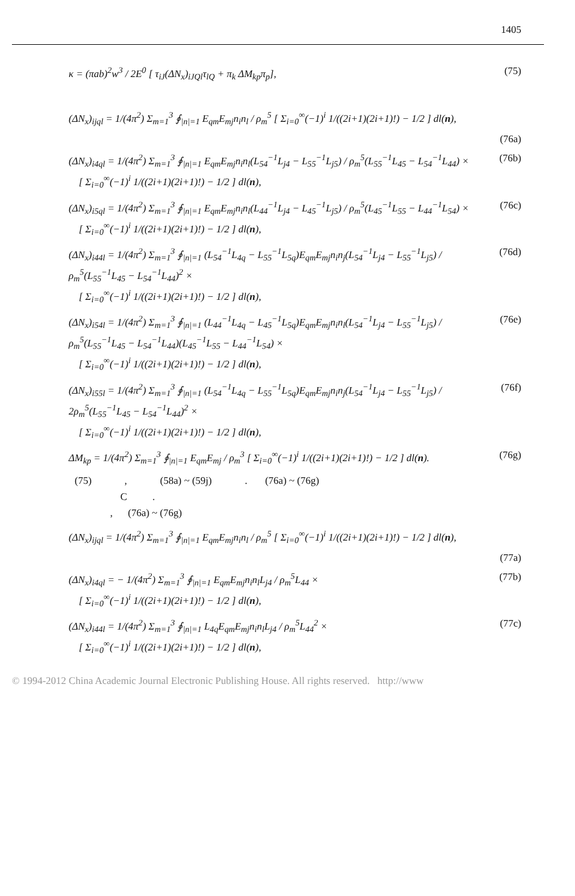1405
κ = (πab)<sup>2</sup>w<sup>3</sup> / 2E<sup>0</sup> [ τ<sub>iJ</sub>(ΔN<sub>x</sub>)<sub>iJQl</sub>τ<sub>lQ</sub> + π<sub>k</sub> ΔM<sub>kp</sub>π<sub>p</sub>],
(75)
(ΔN<sub>x</sub>)<sub>ijql</sub> = 1/(4π<sup>2</sup>) Σ<sub>m=1</sub><sup>3</sup> ∮<sub>|n|=1</sub> E<sub>qm</sub>E<sub>mj</sub>n<sub>i</sub>n<sub>l</sub> / ρ<sub>m</sub><sup>5</sup> [ Σ<sub>i=0</sub><sup>∞</sup>(−1)<sup>i</sup> 1/((2i+1)(2i+1)!) − 1/2 ] dl(n),
(76a)
(ΔN<sub>x</sub>)<sub>i4ql</sub> = 1/(4π<sup>2</sup>) Σ<sub>m=1</sub><sup>3</sup> ∮<sub>|n|=1</sub> E<sub>qm</sub>E<sub>mj</sub>n<sub>i</sub>n<sub>l</sub>(L<sub>54</sub><sup>−1</sup>L<sub>j4</sub> − L<sub>55</sub><sup>−1</sup>L<sub>j5</sub>) / ρ<sub>m</sub><sup>5</sup>(L<sub>55</sub><sup>−1</sup>L<sub>45</sub> − L<sub>54</sub><sup>−1</sup>L<sub>44</sub>) ×
[ Σ<sub>i=0</sub><sup>∞</sup>(−1)<sup>i</sup> 1/((2i+1)(2i+1)!) − 1/2 ] dl(n),
(76b)
(ΔN<sub>x</sub>)<sub>i5ql</sub> = 1/(4π<sup>2</sup>) Σ<sub>m=1</sub><sup>3</sup> ∮<sub>|n|=1</sub> E<sub>qm</sub>E<sub>mj</sub>n<sub>i</sub>n<sub>l</sub>(L<sub>44</sub><sup>−1</sup>L<sub>j4</sub> − L<sub>45</sub><sup>−1</sup>L<sub>j5</sub>) / ρ<sub>m</sub><sup>5</sup>(L<sub>45</sub><sup>−1</sup>L<sub>55</sub> − L<sub>44</sub><sup>−1</sup>L<sub>54</sub>) ×
[ Σ<sub>i=0</sub><sup>∞</sup>(−1)<sup>i</sup> 1/((2i+1)(2i+1)!) − 1/2 ] dl(n),
(76c)
(ΔN<sub>x</sub>)<sub>i44l</sub> = 1/(4π<sup>2</sup>) Σ<sub>m=1</sub><sup>3</sup> ∮<sub>|n|=1</sub> (L<sub>54</sub><sup>−1</sup>L<sub>4q</sub> − L<sub>55</sub><sup>−1</sup>L<sub>5q</sub>)E<sub>qm</sub>E<sub>mj</sub>n<sub>i</sub>n<sub>j</sub>(L<sub>54</sub><sup>−1</sup>L<sub>j4</sub> − L<sub>55</sub><sup>−1</sup>L<sub>j5</sub>) / ρ<sub>m</sub><sup>5</sup>(L<sub>55</sub><sup>−1</sup>L<sub>45</sub> − L<sub>54</sub><sup>−1</sup>L<sub>44</sub>)<sup>2</sup> ×
[ Σ<sub>i=0</sub><sup>∞</sup>(−1)<sup>i</sup> 1/((2i+1)(2i+1)!) − 1/2 ] dl(n),
(76d)
(ΔN<sub>x</sub>)<sub>i54l</sub> = 1/(4π<sup>2</sup>) Σ<sub>m=1</sub><sup>3</sup> ∮<sub>|n|=1</sub> (L<sub>44</sub><sup>−1</sup>L<sub>4q</sub> − L<sub>45</sub><sup>−1</sup>L<sub>5q</sub>)E<sub>qm</sub>E<sub>mj</sub>n<sub>i</sub>n<sub>l</sub>(L<sub>54</sub><sup>−1</sup>L<sub>j4</sub> − L<sub>55</sub><sup>−1</sup>L<sub>j5</sub>) / ρ<sub>m</sub><sup>5</sup>(L<sub>55</sub><sup>−1</sup>L<sub>45</sub> − L<sub>54</sub><sup>−1</sup>L<sub>44</sub>)(L<sub>45</sub><sup>−1</sup>L<sub>55</sub> − L<sub>44</sub><sup>−1</sup>L<sub>54</sub>) ×
[ Σ<sub>i=0</sub><sup>∞</sup>(−1)<sup>i</sup> 1/((2i+1)(2i+1)!) − 1/2 ] dl(n),
(76e)
(ΔN<sub>x</sub>)<sub>i55l</sub> = 1/(4π<sup>2</sup>) Σ<sub>m=1</sub><sup>3</sup> ∮<sub>|n|=1</sub> (L<sub>54</sub><sup>−1</sup>L<sub>4q</sub> − L<sub>55</sub><sup>−1</sup>L<sub>5q</sub>)E<sub>qm</sub>E<sub>mj</sub>n<sub>i</sub>n<sub>j</sub>(L<sub>54</sub><sup>−1</sup>L<sub>j4</sub> − L<sub>55</sub><sup>−1</sup>L<sub>j5</sub>) / 2ρ<sub>m</sub><sup>5</sup>(L<sub>55</sub><sup>−1</sup>L<sub>45</sub> − L<sub>54</sub><sup>−1</sup>L<sub>44</sub>)<sup>2</sup> ×
[ Σ<sub>i=0</sub><sup>∞</sup>(−1)<sup>i</sup> 1/((2i+1)(2i+1)!) − 1/2 ] dl(n),
(76f)
ΔM<sub>kp</sub> = 1/(4π<sup>2</sup>) Σ<sub>m=1</sub><sup>3</sup> ∮<sub>|n|=1</sub> E<sub>qm</sub>E<sub>mj</sub> / ρ<sub>m</sub><sup>3</sup> [ Σ<sub>i=0</sub><sup>∞</sup>(−1)<sup>i</sup> 1/((2i+1)(2i+1)!) − 1/2 ] dl(n).
(76g)
(75) , (58a) ~ (59j) . (76a) ~ (76g)
C .
, (76a) ~ (76g)
(ΔN<sub>x</sub>)<sub>ijql</sub> = 1/(4π<sup>2</sup>) Σ<sub>m=1</sub><sup>3</sup> ∮<sub>|n|=1</sub> E<sub>qm</sub>E<sub>mj</sub>n<sub>i</sub>n<sub>l</sub> / ρ<sub>m</sub><sup>5</sup> [ Σ<sub>i=0</sub><sup>∞</sup>(−1)<sup>i</sup> 1/((2i+1)(2i+1)!) − 1/2 ] dl(n),
(77a)
(ΔN<sub>x</sub>)<sub>i4ql</sub> = − 1/(4π<sup>2</sup>) Σ<sub>m=1</sub><sup>3</sup> ∮<sub>|n|=1</sub> E<sub>qm</sub>E<sub>mj</sub>n<sub>i</sub>n<sub>l</sub>L<sub>j4</sub> / ρ<sub>m</sub><sup>5</sup>L<sub>44</sub> ×
[ Σ<sub>i=0</sub><sup>∞</sup>(−1)<sup>i</sup> 1/((2i+1)(2i+1)!) − 1/2 ] dl(n),
(77b)
(ΔN<sub>x</sub>)<sub>i44l</sub> = 1/(4π<sup>2</sup>) Σ<sub>m=1</sub><sup>3</sup> ∮<sub>|n|=1</sub> L<sub>4q</sub>E<sub>qm</sub>E<sub>mj</sub>n<sub>i</sub>n<sub>l</sub>L<sub>j4</sub> / ρ<sub>m</sub><sup>5</sup>L<sub>44</sub><sup>2</sup> ×
[ Σ<sub>i=0</sub><sup>∞</sup>(−1)<sup>i</sup> 1/((2i+1)(2i+1)!) − 1/2 ] dl(n),
(77c)
© 1994-2012 China Academic Journal Electronic Publishing House. All rights reserved. http://www